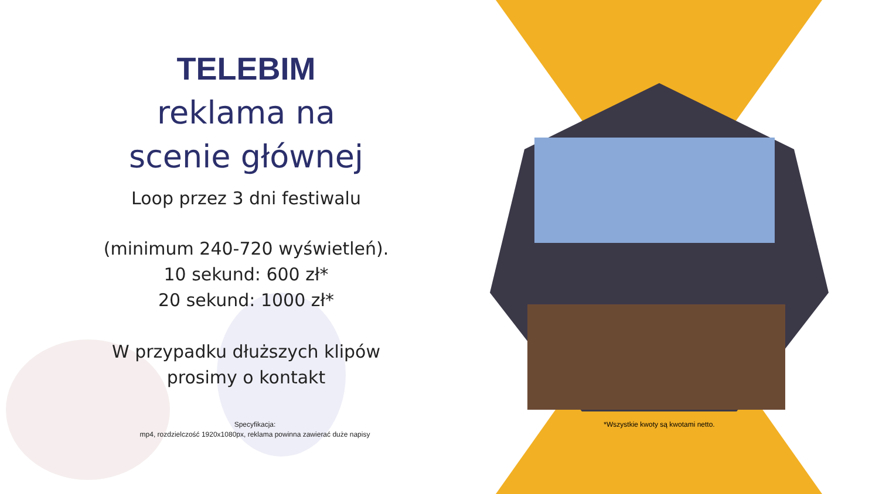TELEBIM
reklama na
scenie głównej
Loop przez 3 dni festiwalu
(minimum 240-720 wyświetleń).
10 sekund: 600 zł*
20 sekund: 1000 zł*
W przypadku dłuższych klipów
prosimy o kontakt
Specyfikacja:
mp4, rozdzielczość 1920x1080px, reklama powinna zawierać duże napisy
*Wszystkie kwoty są kwotami netto.